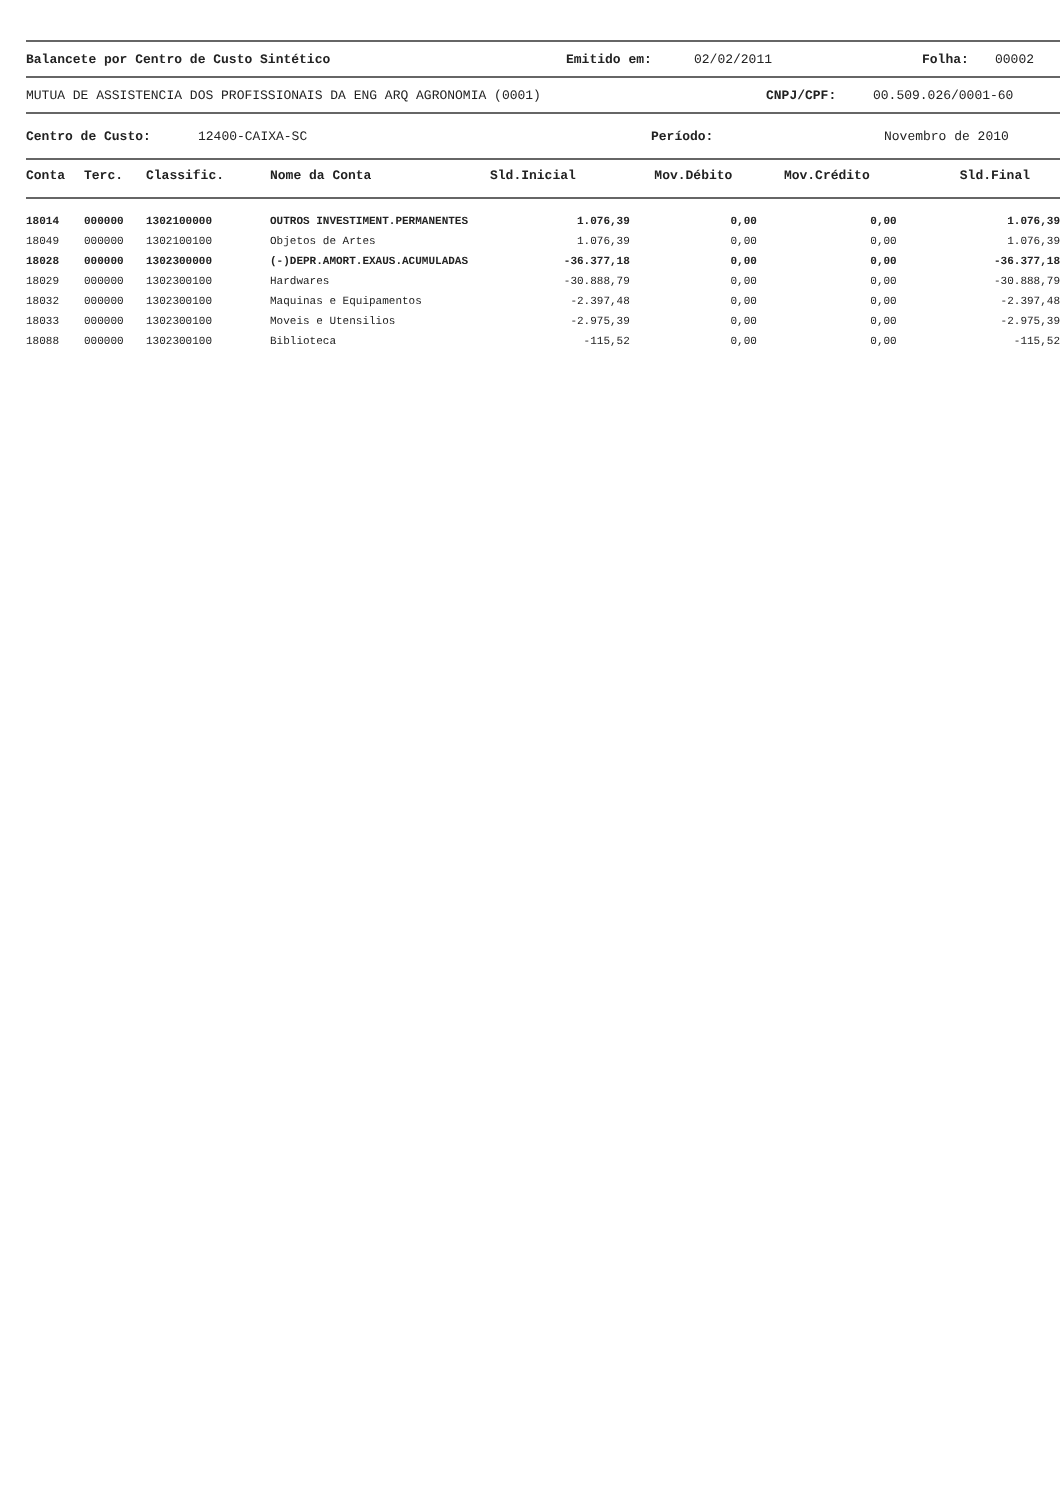Balancete por Centro de Custo Sintético Emitido em: 02/02/2011 Folha: 00002
MUTUA DE ASSISTENCIA DOS PROFISSIONAIS DA ENG ARQ AGRONOMIA (0001) CNPJ/CPF: 00.509.026/0001-60
Centro de Custo: 12400-CAIXA-SC Período: Novembro de 2010
| Conta | Terc. | Classific. | Nome da Conta | Sld.Inicial | Mov.Débito | Mov.Crédito | Sld.Final |
| --- | --- | --- | --- | --- | --- | --- | --- |
| 18014 | 000000 | 1302100000 | OUTROS INVESTIMENT.PERMANENTES | 1.076,39 | 0,00 | 0,00 | 1.076,39 |
| 18049 | 000000 | 1302100100 | Objetos de Artes | 1.076,39 | 0,00 | 0,00 | 1.076,39 |
| 18028 | 000000 | 1302300000 | (-)DEPR.AMORT.EXAUS.ACUMULADAS | -36.377,18 | 0,00 | 0,00 | -36.377,18 |
| 18029 | 000000 | 1302300100 | Hardwares | -30.888,79 | 0,00 | 0,00 | -30.888,79 |
| 18032 | 000000 | 1302300100 | Maquinas e Equipamentos | -2.397,48 | 0,00 | 0,00 | -2.397,48 |
| 18033 | 000000 | 1302300100 | Moveis e Utensilios | -2.975,39 | 0,00 | 0,00 | -2.975,39 |
| 18088 | 000000 | 1302300100 | Biblioteca | -115,52 | 0,00 | 0,00 | -115,52 |